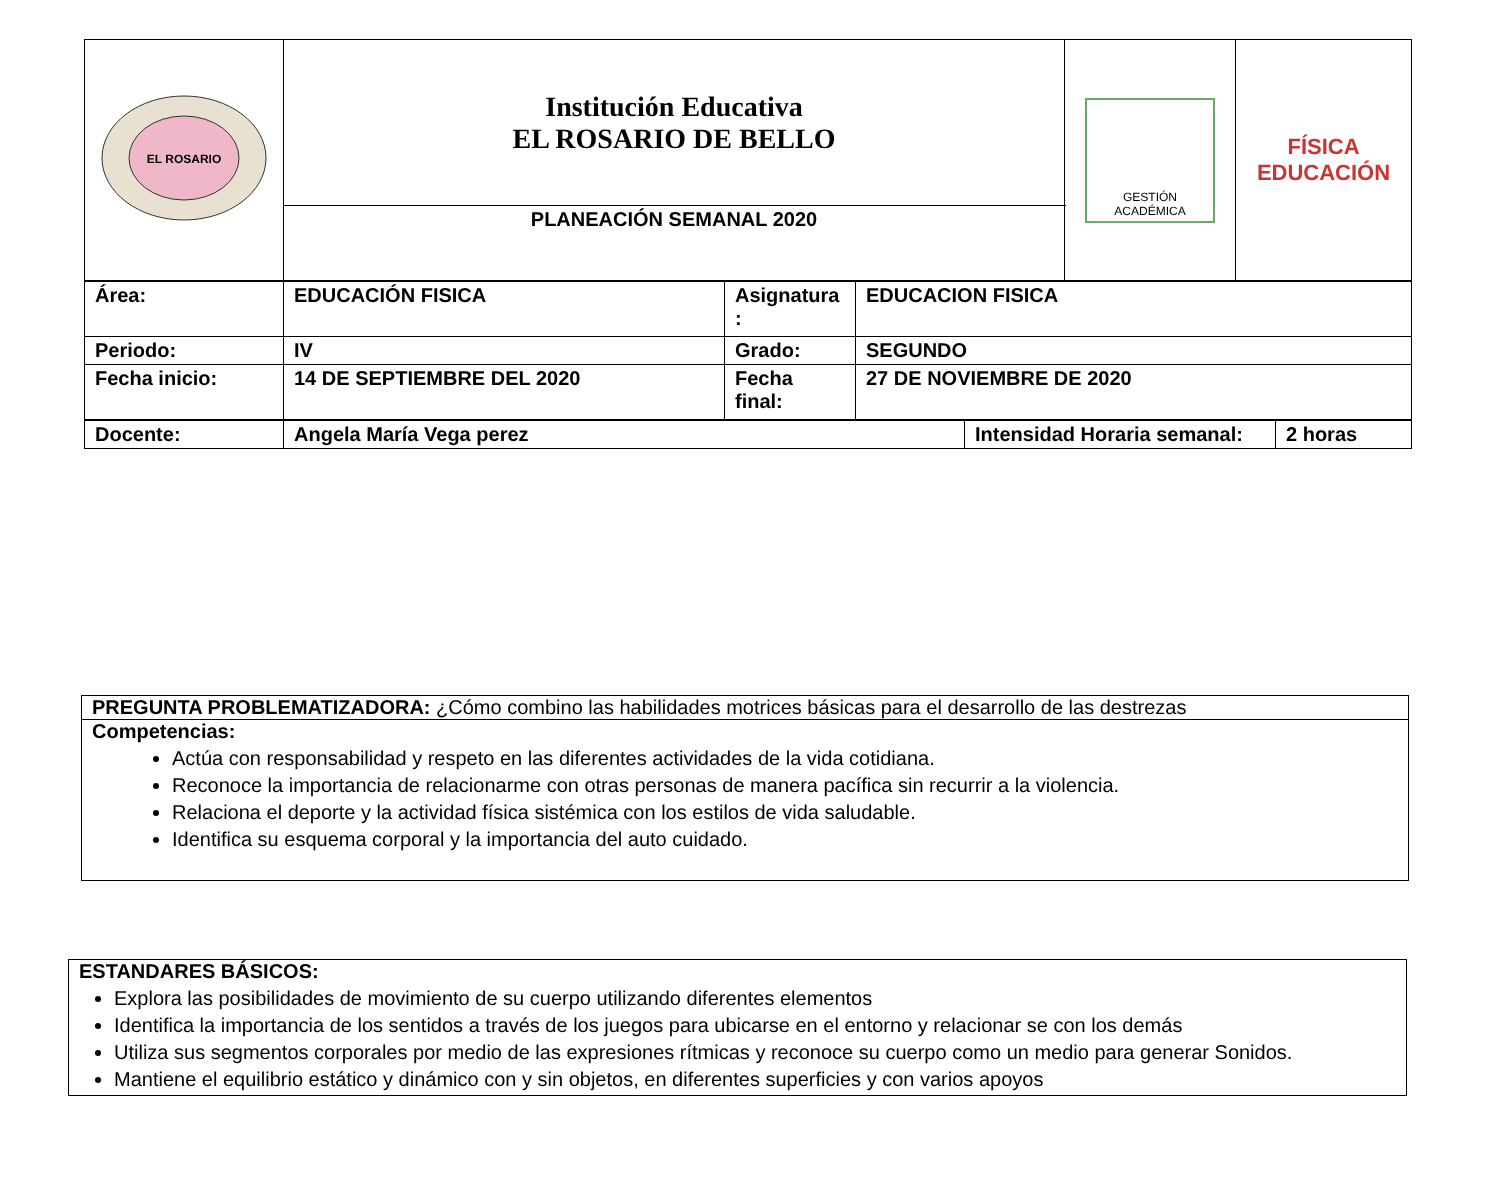| EL ROSARIO | Institución Educativa EL ROSARIO DE BELLO | GESTIÓN ACADÉMICA | FÍSICA EDUCACIÓN |
| | PLANEACIÓN SEMANAL 2020 | | |
| Área: | EDUCACIÓN FISICA | Asignatura : | EDUCACION FISICA |
| Periodo: | IV | Grado: | SEGUNDO |
| Fecha inicio: | 14 DE SEPTIEMBRE DEL 2020 | Fecha final: | 27 DE NOVIEMBRE DE 2020 |
| Docente: | Angela María Vega perez | Intensidad Horaria semanal: | 2 horas |
PREGUNTA PROBLEMATIZADORA: ¿Cómo combino las habilidades motrices básicas para el desarrollo de las destrezas
Competencias:
Actúa con responsabilidad y respeto en las diferentes actividades de la vida cotidiana.
Reconoce la importancia de relacionarme con otras personas de manera pacífica sin recurrir a la violencia.
Relaciona el deporte y la actividad física sistémica con los estilos de vida saludable.
Identifica su esquema corporal y la importancia del auto cuidado.
ESTANDARES BÁSICOS:
Explora las posibilidades de movimiento de su cuerpo utilizando diferentes elementos
Identifica la importancia de los sentidos a través de los juegos para ubicarse en el entorno y relacionar se con los demás
Utiliza sus segmentos corporales por medio de las expresiones rítmicas y reconoce su cuerpo como un medio para generar Sonidos.
Mantiene el equilibrio estático y dinámico con y sin objetos, en diferentes superficies y con varios apoyos